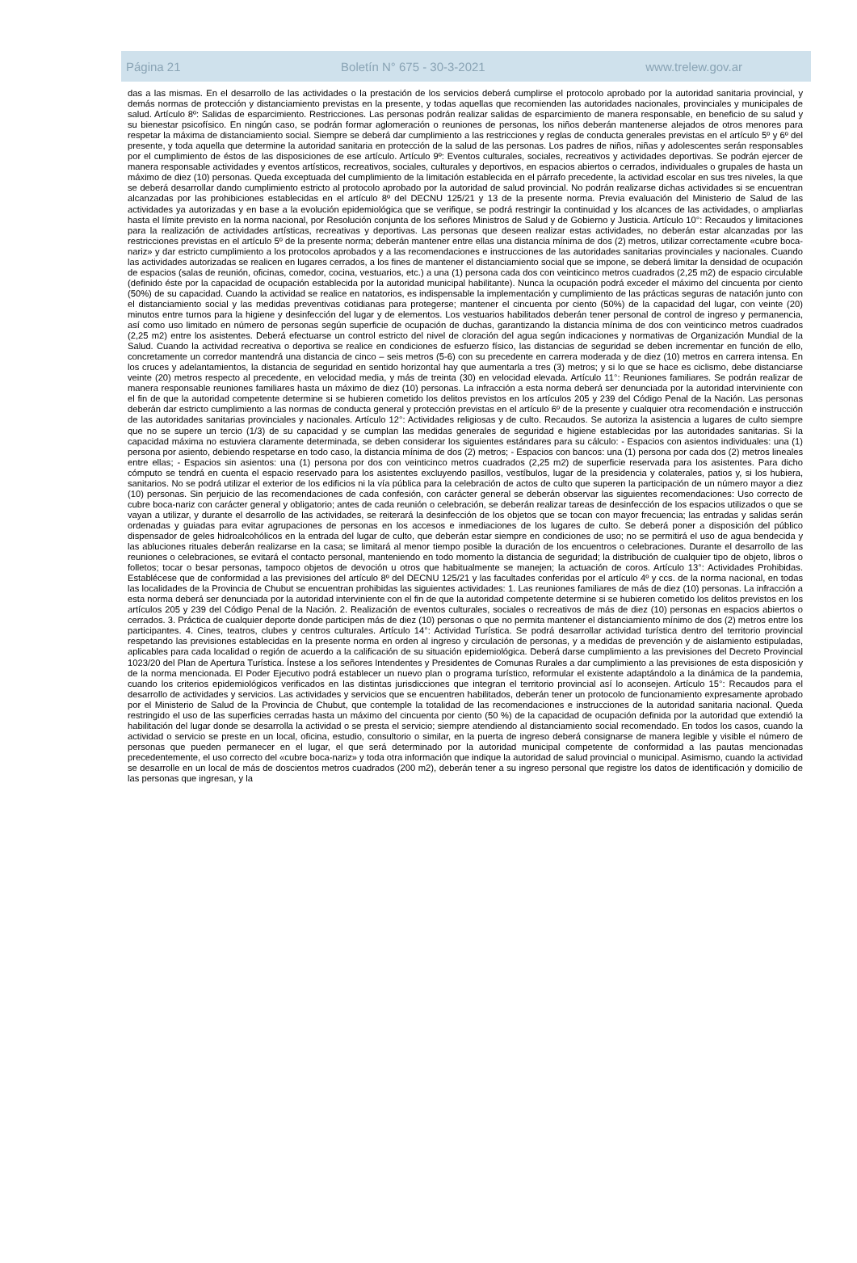Página 21 Boletín N° 675 - 30-3-2021 www.trelew.gov.ar
das a las mismas. En el desarrollo de las actividades o la prestación de los servicios deberá cumplirse el protocolo aprobado por la autoridad sanitaria provincial, y demás normas de protección y distanciamiento previstas en la presente, y todas aquellas que recomienden las autoridades nacionales, provinciales y municipales de salud. Artículo 8º: Salidas de esparcimiento. Restricciones. Las personas podrán realizar salidas de esparcimiento de manera responsable, en beneficio de su salud y su bienestar psicofísico. En ningún caso, se podrán formar aglomeración o reuniones de personas, los niños deberán mantenerse alejados de otros menores para respetar la máxima de distanciamiento social. Siempre se deberá dar cumplimiento a las restricciones y reglas de conducta generales previstas en el artículo 5º y 6º del presente, y toda aquella que determine la autoridad sanitaria en protección de la salud de las personas. Los padres de niños, niñas y adolescentes serán responsables por el cumplimiento de éstos de las disposiciones de ese artículo. Artículo 9º: Eventos culturales, sociales, recreativos y actividades deportivas. Se podrán ejercer de manera responsable actividades y eventos artísticos, recreativos, sociales, culturales y deportivos, en espacios abiertos o cerrados, individuales o grupales de hasta un máximo de diez (10) personas. Queda exceptuada del cumplimiento de la limitación establecida en el párrafo precedente, la actividad escolar en sus tres niveles, la que se deberá desarrollar dando cumplimiento estricto al protocolo aprobado por la autoridad de salud provincial. No podrán realizarse dichas actividades si se encuentran alcanzadas por las prohibiciones establecidas en el artículo 8º del DECNU 125/21 y 13 de la presente norma. Previa evaluación del Ministerio de Salud de las actividades ya autorizadas y en base a la evolución epidemiológica que se verifique, se podrá restringir la continuidad y los alcances de las actividades, o ampliarlas hasta el límite previsto en la norma nacional, por Resolución conjunta de los señores Ministros de Salud y de Gobierno y Justicia. Artículo 10°: Recaudos y limitaciones para la realización de actividades artísticas, recreativas y deportivas. Las personas que deseen realizar estas actividades, no deberán estar alcanzadas por las restricciones previstas en el artículo 5º de la presente norma; deberán mantener entre ellas una distancia mínima de dos (2) metros, utilizar correctamente «cubre boca-nariz» y dar estricto cumplimiento a los protocolos aprobados y a las recomendaciones e instrucciones de las autoridades sanitarias provinciales y nacionales. Cuando las actividades autorizadas se realicen en lugares cerrados, a los fines de mantener el distanciamiento social que se impone, se deberá limitar la densidad de ocupación de espacios (salas de reunión, oficinas, comedor, cocina, vestuarios, etc.) a una (1) persona cada dos con veinticinco metros cuadrados (2,25 m2) de espacio circulable (definido éste por la capacidad de ocupación establecida por la autoridad municipal habilitante). Nunca la ocupación podrá exceder el máximo del cincuenta por ciento (50%) de su capacidad. Cuando la actividad se realice en natatorios, es indispensable la implementación y cumplimiento de las prácticas seguras de natación junto con el distanciamiento social y las medidas preventivas cotidianas para protegerse; mantener el cincuenta por ciento (50%) de la capacidad del lugar, con veinte (20) minutos entre turnos para la higiene y desinfección del lugar y de elementos. Los vestuarios habilitados deberán tener personal de control de ingreso y permanencia, así como uso limitado en número de personas según superficie de ocupación de duchas, garantizando la distancia mínima de dos con veinticinco metros cuadrados (2,25 m2) entre los asistentes. Deberá efectuarse un control estricto del nivel de cloración del agua según indicaciones y normativas de Organización Mundial de la Salud. Cuando la actividad recreativa o deportiva se realice en condiciones de esfuerzo físico, las distancias de seguridad se deben incrementar en función de ello, concretamente un corredor mantendrá una distancia de cinco – seis metros (5-6) con su precedente en carrera moderada y de diez (10) metros en carrera intensa. En los cruces y adelantamientos, la distancia de seguridad en sentido horizontal hay que aumentarla a tres (3) metros; y si lo que se hace es ciclismo, debe distanciarse veinte (20) metros respecto al precedente, en velocidad media, y más de treinta (30) en velocidad elevada. Artículo 11°: Reuniones familiares. Se podrán realizar de manera responsable reuniones familiares hasta un máximo de diez (10) personas. La infracción a esta norma deberá ser denunciada por la autoridad interviniente con el fin de que la autoridad competente determine si se hubieren cometido los delitos previstos en los artículos 205 y 239 del Código Penal de la Nación. Las personas deberán dar estricto cumplimiento a las normas de conducta general y protección previstas en el artículo 6º de la presente y cualquier otra recomendación e instrucción de las autoridades sanitarias provinciales y nacionales. Artículo 12°: Actividades religiosas y de culto. Recaudos. Se autoriza la asistencia a lugares de culto siempre que no se supere un tercio (1/3) de su capacidad y se cumplan las medidas generales de seguridad e higiene establecidas por las autoridades sanitarias. Si la capacidad máxima no estuviera claramente determinada, se deben considerar los siguientes estándares para su cálculo: - Espacios con asientos individuales: una (1) persona por asiento, debiendo respetarse en todo caso, la distancia mínima de dos (2) metros; - Espacios con bancos: una (1) persona por cada dos (2) metros lineales entre ellas; - Espacios sin asientos: una (1) persona por dos con veinticinco metros cuadrados (2,25 m2) de superficie reservada para los asistentes. Para dicho cómputo se tendrá en cuenta el espacio reservado para los asistentes excluyendo pasillos, vestíbulos, lugar de la presidencia y colaterales, patios y, si los hubiera, sanitarios. No se podrá utilizar el exterior de los edificios ni la vía pública para la celebración de actos de culto que superen la participación de un número mayor a diez (10) personas. Sin perjuicio de las recomendaciones de cada confesión, con carácter general se deberán observar las siguientes recomendaciones: Uso correcto de cubre boca-nariz con carácter general y obligatorio; antes de cada reunión o celebración, se deberán realizar tareas de desinfección de los espacios utilizados o que se vayan a utilizar, y durante el desarrollo de las actividades, se reiterará la desinfección de los objetos que se tocan con mayor frecuencia; las entradas y salidas serán ordenadas y guiadas para evitar agrupaciones de personas en los accesos e inmediaciones de los lugares de culto. Se deberá poner a disposición del público dispensador de geles hidroalcohólicos en la entrada del lugar de culto, que deberán estar siempre en condiciones de uso; no se permitirá el uso de agua bendecida y las abluciones rituales deberán realizarse en la casa; se limitará al menor tiempo posible la duración de los encuentros o celebraciones. Durante el desarrollo de las reuniones o celebraciones, se evitará el contacto personal, manteniendo en todo momento la distancia de seguridad; la distribución de cualquier tipo de objeto, libros o folletos; tocar o besar personas, tampoco objetos de devoción u otros que habitualmente se manejen; la actuación de coros. Artículo 13°: Actividades Prohibidas. Establécese que de conformidad a las previsiones del artículo 8º del DECNU 125/21 y las facultades conferidas por el artículo 4º y ccs. de la norma nacional, en todas las localidades de la Provincia de Chubut se encuentran prohibidas las siguientes actividades: 1. Las reuniones familiares de más de diez (10) personas. La infracción a esta norma deberá ser denunciada por la autoridad interviniente con el fin de que la autoridad competente determine si se hubieren cometido los delitos previstos en los artículos 205 y 239 del Código Penal de la Nación. 2. Realización de eventos culturales, sociales o recreativos de más de diez (10) personas en espacios abiertos o cerrados. 3. Práctica de cualquier deporte donde participen más de diez (10) personas o que no permita mantener el distanciamiento mínimo de dos (2) metros entre los participantes. 4. Cines, teatros, clubes y centros culturales. Artículo 14°: Actividad Turística. Se podrá desarrollar actividad turística dentro del territorio provincial respetando las previsiones establecidas en la presente norma en orden al ingreso y circulación de personas, y a medidas de prevención y de aislamiento estipuladas, aplicables para cada localidad o región de acuerdo a la calificación de su situación epidemiológica. Deberá darse cumplimiento a las previsiones del Decreto Provincial 1023/20 del Plan de Apertura Turística. Ínstese a los señores Intendentes y Presidentes de Comunas Rurales a dar cumplimiento a las previsiones de esta disposición y de la norma mencionada. El Poder Ejecutivo podrá establecer un nuevo plan o programa turístico, reformular el existente adaptándolo a la dinámica de la pandemia, cuando los criterios epidemiológicos verificados en las distintas jurisdicciones que integran el territorio provincial así lo aconsejen. Artículo 15°: Recaudos para el desarrollo de actividades y servicios. Las actividades y servicios que se encuentren habilitados, deberán tener un protocolo de funcionamiento expresamente aprobado por el Ministerio de Salud de la Provincia de Chubut, que contemple la totalidad de las recomendaciones e instrucciones de la autoridad sanitaria nacional. Queda restringido el uso de las superficies cerradas hasta un máximo del cincuenta por ciento (50 %) de la capacidad de ocupación definida por la autoridad que extendió la habilitación del lugar donde se desarrolla la actividad o se presta el servicio; siempre atendiendo al distanciamiento social recomendado. En todos los casos, cuando la actividad o servicio se preste en un local, oficina, estudio, consultorio o similar, en la puerta de ingreso deberá consignarse de manera legible y visible el número de personas que pueden permanecer en el lugar, el que será determinado por la autoridad municipal competente de conformidad a las pautas mencionadas precedentemente, el uso correcto del «cubre boca-nariz» y toda otra información que indique la autoridad de salud provincial o municipal. Asimismo, cuando la actividad se desarrolle en un local de más de doscientos metros cuadrados (200 m2), deberán tener a su ingreso personal que registre los datos de identificación y domicilio de las personas que ingresan, y la